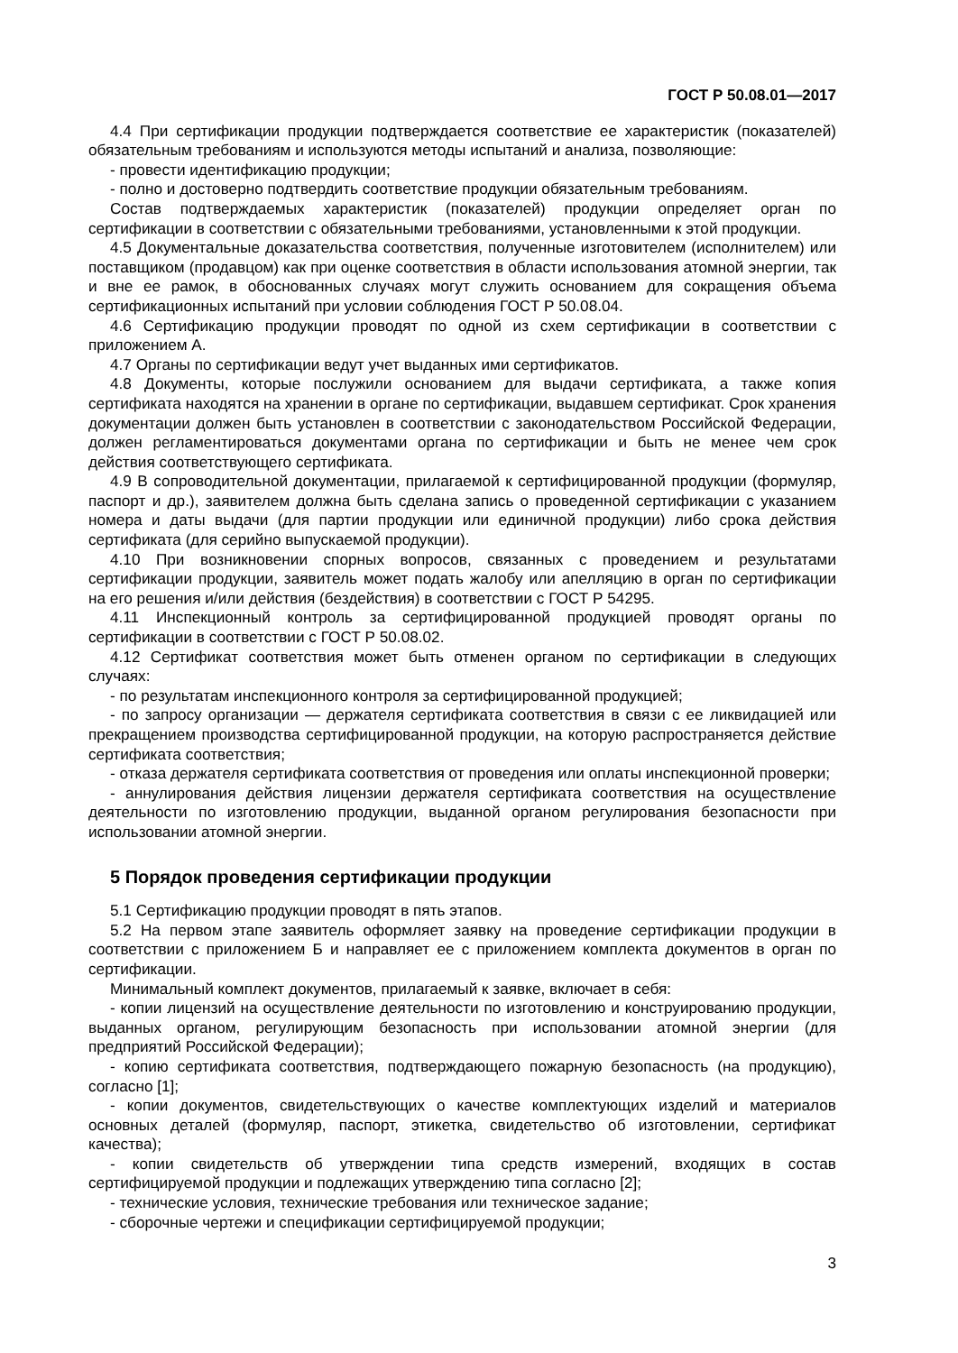ГОСТ Р 50.08.01—2017
4.4 При сертификации продукции подтверждается соответствие ее характеристик (показателей) обязательным требованиям и используются методы испытаний и анализа, позволяющие:
- провести идентификацию продукции;
- полно и достоверно подтвердить соответствие продукции обязательным требованиям.
Состав подтверждаемых характеристик (показателей) продукции определяет орган по сертификации в соответствии с обязательными требованиями, установленными к этой продукции.
4.5 Документальные доказательства соответствия, полученные изготовителем (исполнителем) или поставщиком (продавцом) как при оценке соответствия в области использования атомной энергии, так и вне ее рамок, в обоснованных случаях могут служить основанием для сокращения объема сертификационных испытаний при условии соблюдения ГОСТ Р 50.08.04.
4.6 Сертификацию продукции проводят по одной из схем сертификации в соответствии с приложением А.
4.7 Органы по сертификации ведут учет выданных ими сертификатов.
4.8 Документы, которые послужили основанием для выдачи сертификата, а также копия сертификата находятся на хранении в органе по сертификации, выдавшем сертификат. Срок хранения документации должен быть установлен в соответствии с законодательством Российской Федерации, должен регламентироваться документами органа по сертификации и быть не менее чем срок действия соответствующего сертификата.
4.9 В сопроводительной документации, прилагаемой к сертифицированной продукции (формуляр, паспорт и др.), заявителем должна быть сделана запись о проведенной сертификации с указанием номера и даты выдачи (для партии продукции или единичной продукции) либо срока действия сертификата (для серийно выпускаемой продукции).
4.10 При возникновении спорных вопросов, связанных с проведением и результатами сертификации продукции, заявитель может подать жалобу или апелляцию в орган по сертификации на его решения и/или действия (бездействия) в соответствии с ГОСТ Р 54295.
4.11 Инспекционный контроль за сертифицированной продукцией проводят органы по сертификации в соответствии с ГОСТ Р 50.08.02.
4.12 Сертификат соответствия может быть отменен органом по сертификации в следующих случаях:
- по результатам инспекционного контроля за сертифицированной продукцией;
- по запросу организации — держателя сертификата соответствия в связи с ее ликвидацией или прекращением производства сертифицированной продукции, на которую распространяется действие сертификата соответствия;
- отказа держателя сертификата соответствия от проведения или оплаты инспекционной проверки;
- аннулирования действия лицензии держателя сертификата соответствия на осуществление деятельности по изготовлению продукции, выданной органом регулирования безопасности при использовании атомной энергии.
5 Порядок проведения сертификации продукции
5.1 Сертификацию продукции проводят в пять этапов.
5.2 На первом этапе заявитель оформляет заявку на проведение сертификации продукции в соответствии с приложением Б и направляет ее с приложением комплекта документов в орган по сертификации.
Минимальный комплект документов, прилагаемый к заявке, включает в себя:
- копии лицензий на осуществление деятельности по изготовлению и конструированию продукции, выданных органом, регулирующим безопасность при использовании атомной энергии (для предприятий Российской Федерации);
- копию сертификата соответствия, подтверждающего пожарную безопасность (на продукцию), согласно [1];
- копии документов, свидетельствующих о качестве комплектующих изделий и материалов основных деталей (формуляр, паспорт, этикетка, свидетельство об изготовлении, сертификат качества);
- копии свидетельств об утверждении типа средств измерений, входящих в состав сертифицируемой продукции и подлежащих утверждению типа согласно [2];
- технические условия, технические требования или техническое задание;
- сборочные чертежи и спецификации сертифицируемой продукции;
3